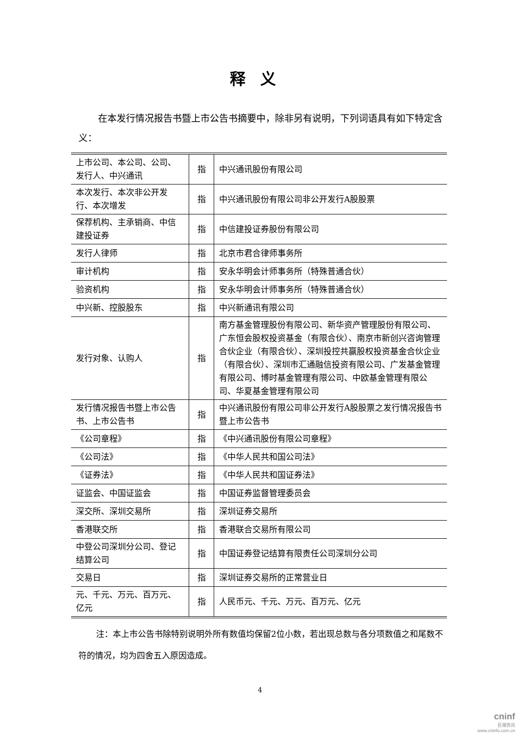释义
在本发行情况报告书暨上市公告书摘要中，除非另有说明，下列词语具有如下特定含义：
| 上市公司、本公司、公司、发行人、中兴通讯 | 指 | 中兴通讯股份有限公司 |
| 本次发行、本次非公开发行、本次增发 | 指 | 中兴通讯股份有限公司非公开发行A股股票 |
| 保荐机构、主承销商、中信建投证券 | 指 | 中信建投证券股份有限公司 |
| 发行人律师 | 指 | 北京市君合律师事务所 |
| 审计机构 | 指 | 安永华明会计师事务所（特殊普通合伙） |
| 验资机构 | 指 | 安永华明会计师事务所（特殊普通合伙） |
| 中兴新、控股股东 | 指 | 中兴新通讯有限公司 |
| 发行对象、认购人 | 指 | 南方基金管理股份有限公司、新华资产管理股份有限公司、广东恒会股权投资基金（有限合伙）、南京市新创兴咨询管理合伙企业（有限合伙）、深圳投控共赢股权投资基金合伙企业（有限合伙）、深圳市汇通融信投资有限公司、广发基金管理有限公司、博时基金管理有限公司、中欧基金管理有限公司、华夏基金管理有限公司 |
| 发行情况报告书暨上市公告书、上市公告书 | 指 | 中兴通讯股份有限公司非公开发行A股股票之发行情况报告书暨上市公告书 |
| 《公司章程》 | 指 | 《中兴通讯股份有限公司章程》 |
| 《公司法》 | 指 | 《中华人民共和国公司法》 |
| 《证券法》 | 指 | 《中华人民共和国证券法》 |
| 证监会、中国证监会 | 指 | 中国证券监督管理委员会 |
| 深交所、深圳交易所 | 指 | 深圳证券交易所 |
| 香港联交所 | 指 | 香港联合交易所有限公司 |
| 中登公司深圳分公司、登记结算公司 | 指 | 中国证券登记结算有限责任公司深圳分公司 |
| 交易日 | 指 | 深圳证券交易所的正常营业日 |
| 元、千元、万元、百万元、亿元 | 指 | 人民币元、千元、万元、百万元、亿元 |
注：本上市公告书除特别说明外所有数值均保留2位小数，若出现总数与各分项数值之和尾数不符的情况，均为四舍五入原因造成。
4
cninf
巨潮资讯
www.cninfo.com.cn